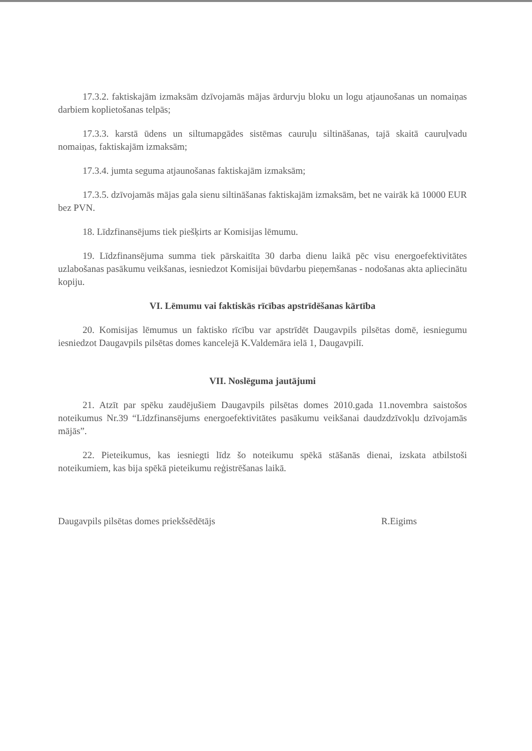17.3.2. faktiskajām izmaksām dzīvojamās mājas ārdurvju bloku un logu atjaunošanas un nomaiņas darbiem koplietošanas telpās;
17.3.3. karstā ūdens un siltumapgādes sistēmas cauruļu siltināšanas, tajā skaitā cauruļvadu nomaiņas, faktiskajām izmaksām;
17.3.4. jumta seguma atjaunošanas faktiskajām izmaksām;
17.3.5. dzīvojamās mājas gala sienu siltināšanas faktiskajām izmaksām, bet ne vairāk kā 10000 EUR bez PVN.
18. Līdzfinansējums tiek piešķirts ar Komisijas lēmumu.
19. Līdzfinansējuma summa tiek pārskaitīta 30 darba dienu laikā pēc visu energoefektivitātes uzlabošanas pasākumu veikšanas, iesniedzot Komisijai būvdarbu pieņemšanas - nodošanas akta apliecinātu kopiju.
VI. Lēmumu vai faktiskās rīcības apstrīdēšanas kārtība
20. Komisijas lēmumus un faktisko rīcību var apstrīdēt Daugavpils pilsētas domē, iesniegumu iesniedzot Daugavpils pilsētas domes kancelejā K.Valdemāra ielā 1, Daugavpilī.
VII. Noslēguma jautājumi
21. Atzīt par spēku zaudējušiem Daugavpils pilsētas domes 2010.gada 11.novembra saistošos noteikumus Nr.39 “Līdzfinansējums energoefektivitātes pasākumu veikšanai daudzdzīvokļu dzīvojamās mājās”.
22. Pieteikumus, kas iesniegti līdz šo noteikumu spēkā stāšanās dienai, izskata atbilstoši noteikumiem, kas bija spēkā pieteikumu reģistrēšanas laikā.
Daugavpils pilsētas domes priekšsēdētājs R.Eigims